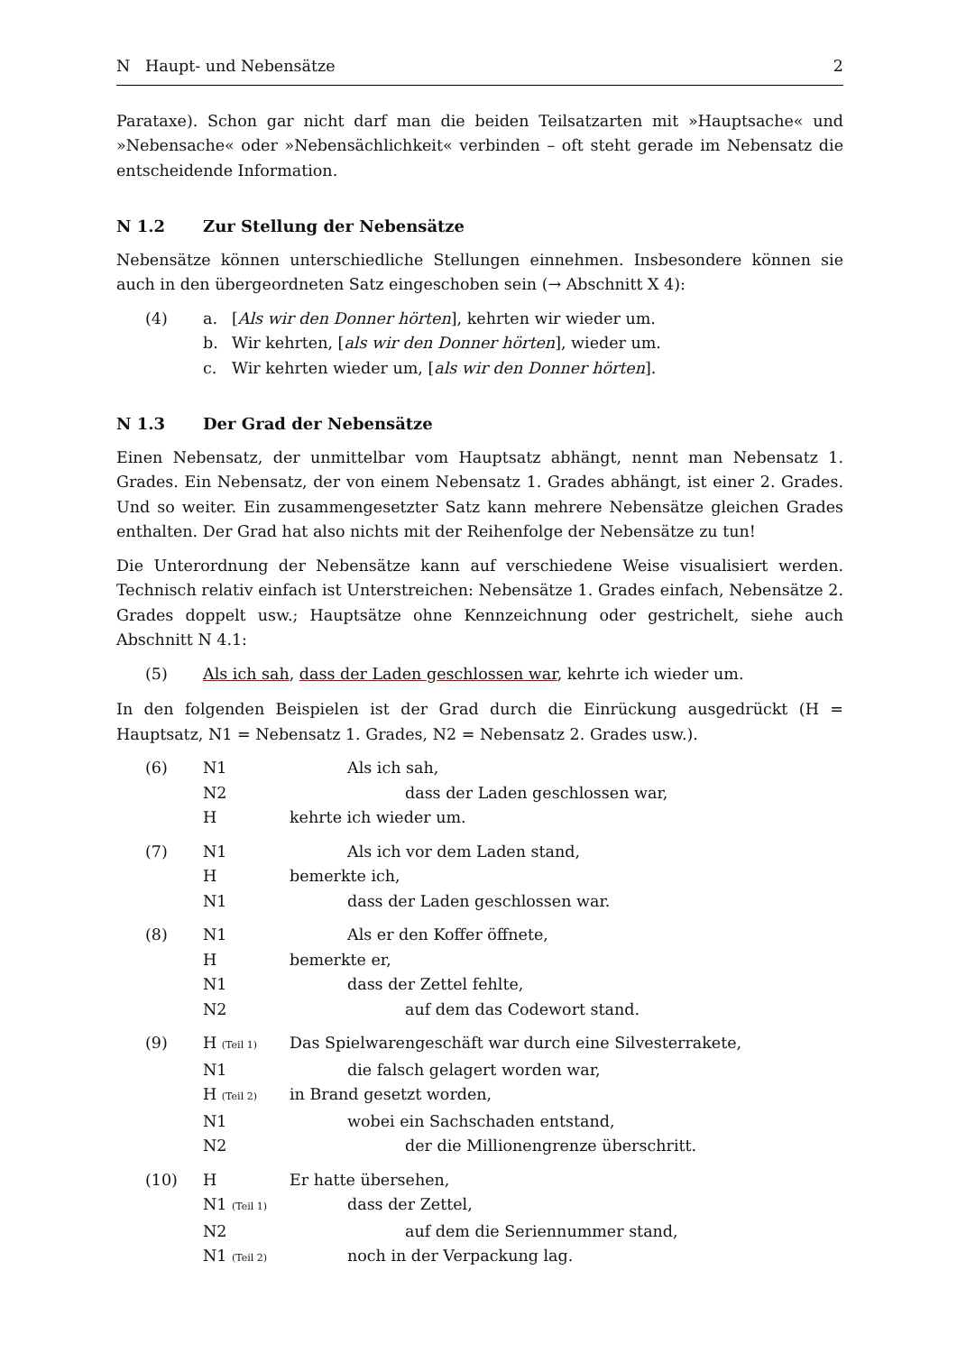N Haupt- und Nebensätze 2
Parataxe). Schon gar nicht darf man die beiden Teilsatzarten mit »Hauptsache« und »Nebensache« oder »Nebensächlichkeit« verbinden – oft steht gerade im Nebensatz die entscheidende Information.
N 1.2 Zur Stellung der Nebensätze
Nebensätze können unterschiedliche Stellungen einnehmen. Insbesondere können sie auch in den übergeordneten Satz eingeschoben sein (→ Abschnitt X 4):
(4)
a.
[Als wir den Donner hörten], kehrten wir wieder um.
b.
Wir kehrten, [als wir den Donner hörten], wieder um.
c.
Wir kehrten wieder um, [als wir den Donner hörten].
N 1.3 Der Grad der Nebensätze
Einen Nebensatz, der unmittelbar vom Hauptsatz abhängt, nennt man Nebensatz 1. Grades. Ein Nebensatz, der von einem Nebensatz 1. Grades abhängt, ist einer 2. Grades. Und so weiter. Ein zusammengesetzter Satz kann mehrere Nebensätze gleichen Grades enthalten. Der Grad hat also nichts mit der Reihenfolge der Nebensätze zu tun!
Die Unterordnung der Nebensätze kann auf verschiedene Weise visualisiert werden. Technisch relativ einfach ist Unterstreichen: Nebensätze 1. Grades einfach, Nebensätze 2. Grades doppelt usw.; Hauptsätze ohne Kennzeichnung oder gestrichelt, siehe auch Abschnitt N 4.1:
(5)
Als ich sah, dass der Laden geschlossen war, kehrte ich wieder um.
In den folgenden Beispielen ist der Grad durch die Einrückung ausgedrückt (H = Hauptsatz, N1 = Nebensatz 1. Grades, N2 = Nebensatz 2. Grades usw.).
(6)
N1
Als ich sah,
N2
dass der Laden geschlossen war,
H
kehrte ich wieder um.
(7)
N1
Als ich vor dem Laden stand,
H
bemerkte ich,
N1
dass der Laden geschlossen war.
(8)
N1
Als er den Koffer öffnete,
H
bemerkte er,
N1
dass der Zettel fehlte,
N2
auf dem das Codewort stand.
(9)
H (Teil 1)
Das Spielwarengeschäft war durch eine Silvesterrakete,
N1
die falsch gelagert worden war,
H (Teil 2)
in Brand gesetzt worden,
N1
wobei ein Sachschaden entstand,
N2
der die Millionengrenze überschritt.
(10)
H
Er hatte übersehen,
N1 (Teil 1)
dass der Zettel,
N2
auf dem die Seriennummer stand,
N1 (Teil 2)
noch in der Verpackung lag.